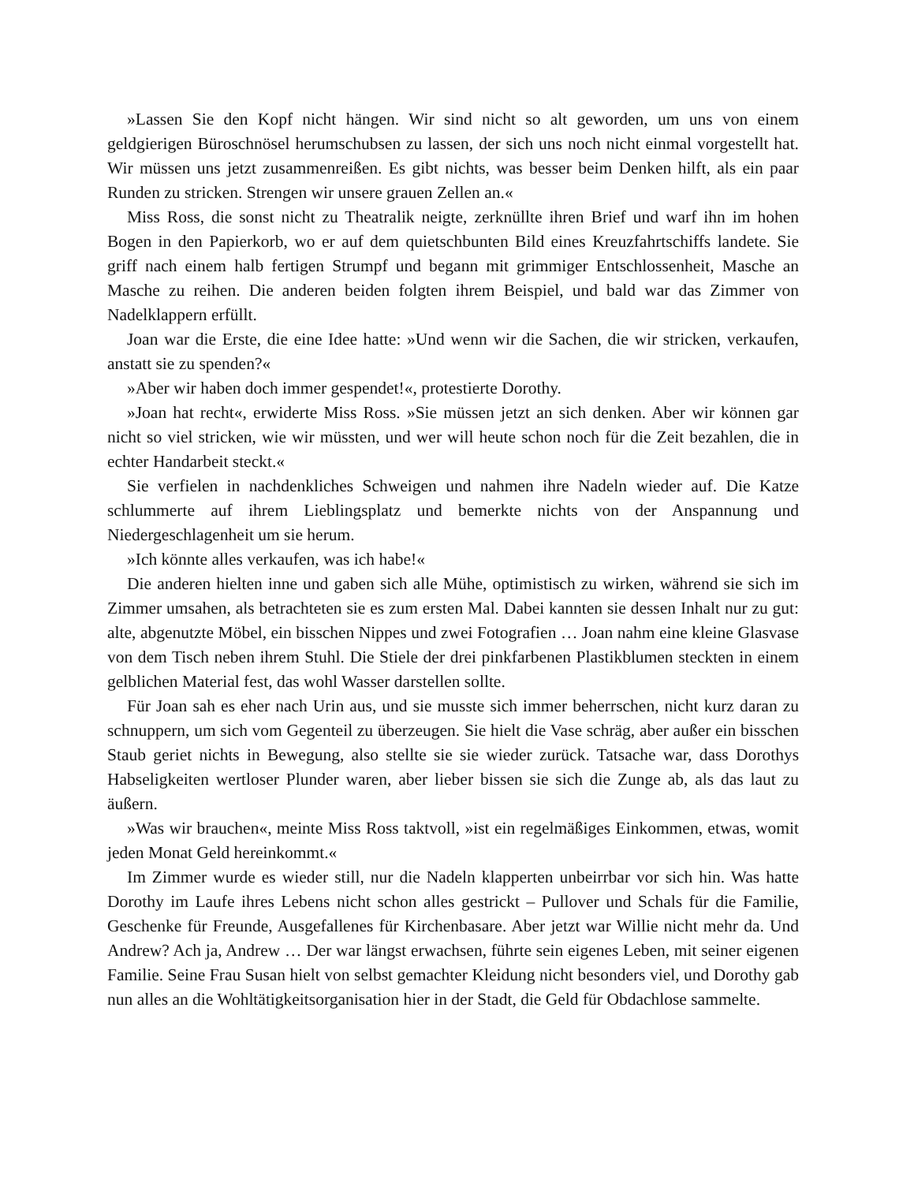»Lassen Sie den Kopf nicht hängen. Wir sind nicht so alt geworden, um uns von einem geldgierigen Büroschnösel herumschubsen zu lassen, der sich uns noch nicht einmal vorgestellt hat. Wir müssen uns jetzt zusammenreißen. Es gibt nichts, was besser beim Denken hilft, als ein paar Runden zu stricken. Strengen wir unsere grauen Zellen an.«
Miss Ross, die sonst nicht zu Theatralik neigte, zerknüllte ihren Brief und warf ihn im hohen Bogen in den Papierkorb, wo er auf dem quietschbunten Bild eines Kreuzfahrtschiffs landete. Sie griff nach einem halb fertigen Strumpf und begann mit grimmiger Entschlossenheit, Masche an Masche zu reihen. Die anderen beiden folgten ihrem Beispiel, und bald war das Zimmer von Nadelklappern erfüllt.
Joan war die Erste, die eine Idee hatte: »Und wenn wir die Sachen, die wir stricken, verkaufen, anstatt sie zu spenden?«
»Aber wir haben doch immer gespendet!«, protestierte Dorothy.
»Joan hat recht«, erwiderte Miss Ross. »Sie müssen jetzt an sich denken. Aber wir können gar nicht so viel stricken, wie wir müssten, und wer will heute schon noch für die Zeit bezahlen, die in echter Handarbeit steckt.«
Sie verfielen in nachdenkliches Schweigen und nahmen ihre Nadeln wieder auf. Die Katze schlummerte auf ihrem Lieblingsplatz und bemerkte nichts von der Anspannung und Niedergeschlagenheit um sie herum.
»Ich könnte alles verkaufen, was ich habe!«
Die anderen hielten inne und gaben sich alle Mühe, optimistisch zu wirken, während sie sich im Zimmer umsahen, als betrachteten sie es zum ersten Mal. Dabei kannten sie dessen Inhalt nur zu gut: alte, abgenutzte Möbel, ein bisschen Nippes und zwei Fotografien … Joan nahm eine kleine Glasvase von dem Tisch neben ihrem Stuhl. Die Stiele der drei pinkfarbenen Plastikblumen steckten in einem gelblichen Material fest, das wohl Wasser darstellen sollte.
Für Joan sah es eher nach Urin aus, und sie musste sich immer beherrschen, nicht kurz daran zu schnuppern, um sich vom Gegenteil zu überzeugen. Sie hielt die Vase schräg, aber außer ein bisschen Staub geriet nichts in Bewegung, also stellte sie sie wieder zurück. Tatsache war, dass Dorothys Habseligkeiten wertloser Plunder waren, aber lieber bissen sie sich die Zunge ab, als das laut zu äußern.
»Was wir brauchen«, meinte Miss Ross taktvoll, »ist ein regelmäßiges Einkommen, etwas, womit jeden Monat Geld hereinkommt.«
Im Zimmer wurde es wieder still, nur die Nadeln klapperten unbeirrbar vor sich hin. Was hatte Dorothy im Laufe ihres Lebens nicht schon alles gestrickt – Pullover und Schals für die Familie, Geschenke für Freunde, Ausgefallenes für Kirchenbasare. Aber jetzt war Willie nicht mehr da. Und Andrew? Ach ja, Andrew … Der war längst erwachsen, führte sein eigenes Leben, mit seiner eigenen Familie. Seine Frau Susan hielt von selbst gemachter Kleidung nicht besonders viel, und Dorothy gab nun alles an die Wohltätigkeitsorganisation hier in der Stadt, die Geld für Obdachlose sammelte.